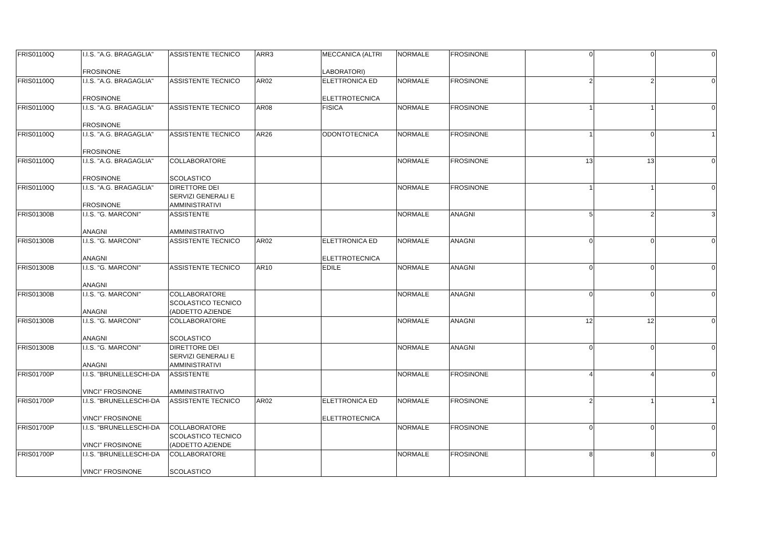| FRIS01100Q | I.I.S. "A.G. BRAGAGLIA" FROSINONE | ASSISTENTE TECNICO | ARR3 | MECCANICA (ALTRI LABORATORI) | NORMALE | FROSINONE | 0 | 0 | 0 |
| FRIS01100Q | I.I.S. "A.G. BRAGAGLIA" FROSINONE | ASSISTENTE TECNICO | AR02 | ELETTRONICA ED ELETTROTECNICA | NORMALE | FROSINONE | 2 | 2 | 0 |
| FRIS01100Q | I.I.S. "A.G. BRAGAGLIA" FROSINONE | ASSISTENTE TECNICO | AR08 | FISICA | NORMALE | FROSINONE | 1 | 1 | 0 |
| FRIS01100Q | I.I.S. "A.G. BRAGAGLIA" FROSINONE | ASSISTENTE TECNICO | AR26 | ODONTOTECNICA | NORMALE | FROSINONE | 1 | 0 | 1 |
| FRIS01100Q | I.I.S. "A.G. BRAGAGLIA" FROSINONE | COLLABORATORE SCOLASTICO | | | NORMALE | FROSINONE | 13 | 13 | 0 |
| FRIS01100Q | I.I.S. "A.G. BRAGAGLIA" FROSINONE | DIRETTORE DEI SERVIZI GENERALI E AMMINISTRATIVI | | | NORMALE | FROSINONE | 1 | 1 | 0 |
| FRIS01300B | I.I.S. "G. MARCONI" ANAGNI | ASSISTENTE AMMINISTRATIVO | | | NORMALE | ANAGNI | 5 | 2 | 3 |
| FRIS01300B | I.I.S. "G. MARCONI" ANAGNI | ASSISTENTE TECNICO | AR02 | ELETTRONICA ED ELETTROTECNICA | NORMALE | ANAGNI | 0 | 0 | 0 |
| FRIS01300B | I.I.S. "G. MARCONI" ANAGNI | ASSISTENTE TECNICO | AR10 | EDILE | NORMALE | ANAGNI | 0 | 0 | 0 |
| FRIS01300B | I.I.S. "G. MARCONI" ANAGNI | COLLABORATORE SCOLASTICO TECNICO (ADDETTO AZIENDE | | | NORMALE | ANAGNI | 0 | 0 | 0 |
| FRIS01300B | I.I.S. "G. MARCONI" ANAGNI | COLLABORATORE SCOLASTICO | | | NORMALE | ANAGNI | 12 | 12 | 0 |
| FRIS01300B | I.I.S. "G. MARCONI" ANAGNI | DIRETTORE DEI SERVIZI GENERALI E AMMINISTRATIVI | | | NORMALE | ANAGNI | 0 | 0 | 0 |
| FRIS01700P | I.I.S. "BRUNELLESCHI-DA VINCI" FROSINONE | ASSISTENTE AMMINISTRATIVO | | | NORMALE | FROSINONE | 4 | 4 | 0 |
| FRIS01700P | I.I.S. "BRUNELLESCHI-DA VINCI" FROSINONE | ASSISTENTE TECNICO | AR02 | ELETTRONICA ED ELETTROTECNICA | NORMALE | FROSINONE | 2 | 1 | 1 |
| FRIS01700P | I.I.S. "BRUNELLESCHI-DA VINCI" FROSINONE | COLLABORATORE SCOLASTICO TECNICO (ADDETTO AZIENDE | | | NORMALE | FROSINONE | 0 | 0 | 0 |
| FRIS01700P | I.I.S. "BRUNELLESCHI-DA VINCI" FROSINONE | COLLABORATORE SCOLASTICO | | | NORMALE | FROSINONE | 8 | 8 | 0 |